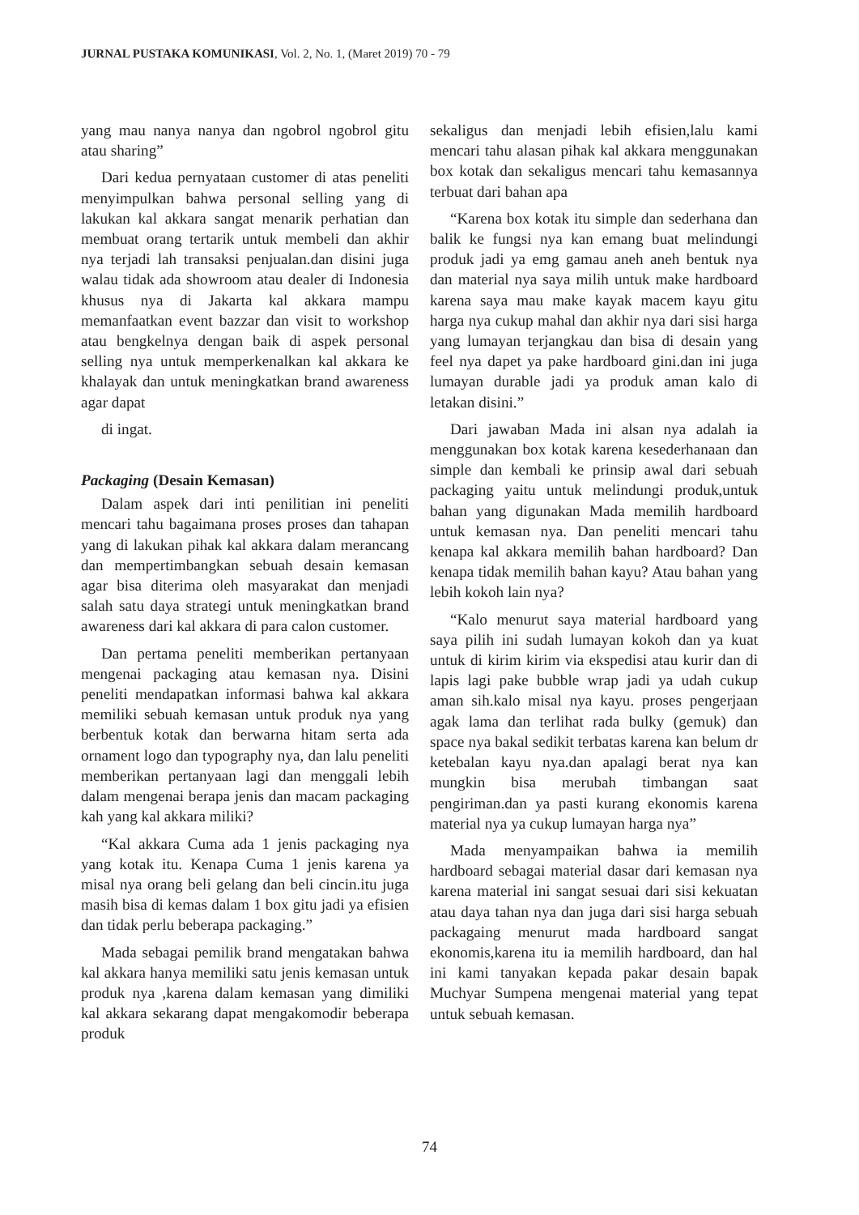JURNAL PUSTAKA KOMUNIKASI, Vol. 2, No. 1, (Maret 2019) 70 - 79
yang mau nanya nanya dan ngobrol ngobrol gitu atau sharing”
Dari kedua pernyataan customer di atas peneliti menyimpulkan bahwa personal selling yang di lakukan kal akkara sangat menarik perhatian dan membuat orang tertarik untuk membeli dan akhir nya terjadi lah transaksi penjualan.dan disini juga walau tidak ada showroom atau dealer di Indonesia khusus nya di Jakarta kal akkara mampu memanfaatkan event bazzar dan visit to workshop atau bengkelnya dengan baik di aspek personal selling nya untuk memperkenalkan kal akkara ke khalayak dan untuk meningkatkan brand awareness agar dapat
di ingat.
Packaging (Desain Kemasan)
Dalam aspek dari inti penilitian ini peneliti mencari tahu bagaimana proses proses dan tahapan yang di lakukan pihak kal akkara dalam merancang dan mempertimbangkan sebuah desain kemasan agar bisa diterima oleh masyarakat dan menjadi salah satu daya strategi untuk meningkatkan brand awareness dari kal akkara di para calon customer.
Dan pertama peneliti memberikan pertanyaan mengenai packaging atau kemasan nya. Disini peneliti mendapatkan informasi bahwa kal akkara memiliki sebuah kemasan untuk produk nya yang berbentuk kotak dan berwarna hitam serta ada ornament logo dan typography nya, dan lalu peneliti memberikan pertanyaan lagi dan menggali lebih dalam mengenai berapa jenis dan macam packaging kah yang kal akkara miliki?
“Kal akkara Cuma ada 1 jenis packaging nya yang kotak itu. Kenapa Cuma 1 jenis karena ya misal nya orang beli gelang dan beli cincin.itu juga masih bisa di kemas dalam 1 box gitu jadi ya efisien dan tidak perlu beberapa packaging.”
Mada sebagai pemilik brand mengatakan bahwa kal akkara hanya memiliki satu jenis kemasan untuk produk nya ,karena dalam kemasan yang dimiliki kal akkara sekarang dapat mengakomodir beberapa produk
sekaligus dan menjadi lebih efisien,lalu kami mencari tahu alasan pihak kal akkara menggunakan box kotak dan sekaligus mencari tahu kemasannya terbuat dari bahan apa
“Karena box kotak itu simple dan sederhana dan balik ke fungsi nya kan emang buat melindungi produk jadi ya emg gamau aneh aneh bentuk nya dan material nya saya milih untuk make hardboard karena saya mau make kayak macem kayu gitu harga nya cukup mahal dan akhir nya dari sisi harga yang lumayan terjangkau dan bisa di desain yang feel nya dapet ya pake hardboard gini.dan ini juga lumayan durable jadi ya produk aman kalo di letakan disini.”
Dari jawaban Mada ini alsan nya adalah ia menggunakan box kotak karena kesederhanaan dan simple dan kembali ke prinsip awal dari sebuah packaging yaitu untuk melindungi produk,untuk bahan yang digunakan Mada memilih hardboard untuk kemasan nya. Dan peneliti mencari tahu kenapa kal akkara memilih bahan hardboard? Dan kenapa tidak memilih bahan kayu? Atau bahan yang lebih kokoh lain nya?
“Kalo menurut saya material hardboard yang saya pilih ini sudah lumayan kokoh dan ya kuat untuk di kirim kirim via ekspedisi atau kurir dan di lapis lagi pake bubble wrap jadi ya udah cukup aman sih.kalo misal nya kayu. proses pengerjaan agak lama dan terlihat rada bulky (gemuk) dan space nya bakal sedikit terbatas karena kan belum dr ketebalan kayu nya.dan apalagi berat nya kan mungkin bisa merubah timbangan saat pengiriman.dan ya pasti kurang ekonomis karena material nya ya cukup lumayan harga nya”
Mada menyampaikan bahwa ia memilih hardboard sebagai material dasar dari kemasan nya karena material ini sangat sesuai dari sisi kekuatan atau daya tahan nya dan juga dari sisi harga sebuah packagaing menurut mada hardboard sangat ekonomis,karena itu ia memilih hardboard, dan hal ini kami tanyakan kepada pakar desain bapak Muchyar Sumpena mengenai material yang tepat untuk sebuah kemasan.
74